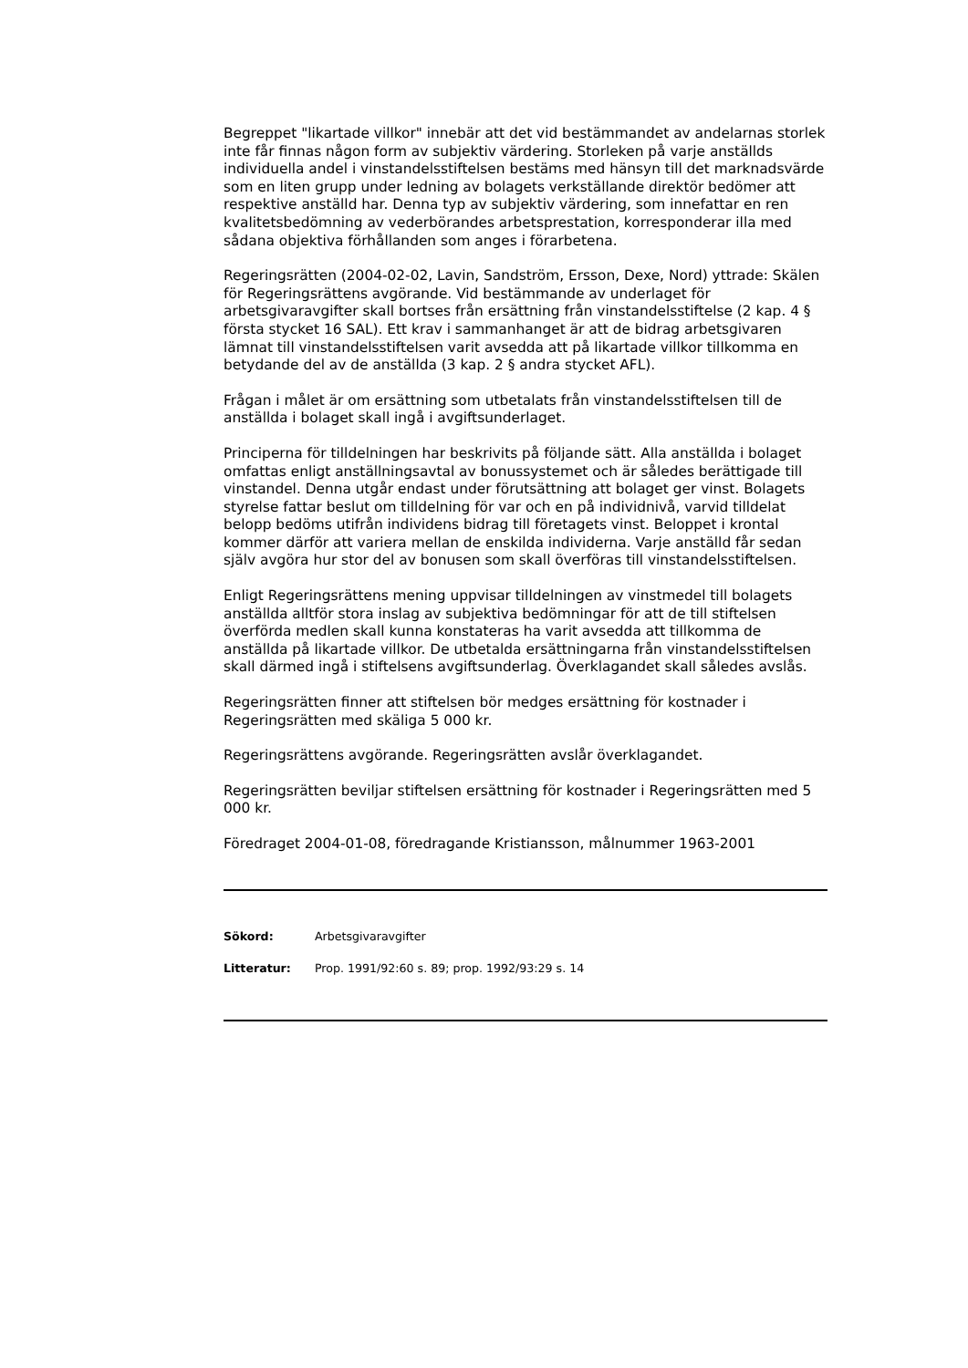Begreppet "likartade villkor" innebär att det vid bestämmandet av andelarnas storlek inte får finnas någon form av subjektiv värdering. Storleken på varje anställds individuella andel i vinstandelsstiftelsen bestäms med hänsyn till det marknadsvärde som en liten grupp under ledning av bolagets verkställande direktör bedömer att respektive anställd har. Denna typ av subjektiv värdering, som innefattar en ren kvalitetsbedömning av vederbörandes arbetsprestation, korresponderar illa med sådana objektiva förhållanden som anges i förarbetena.
Regeringsrätten (2004-02-02, Lavin, Sandström, Ersson, Dexe, Nord) yttrade: Skälen för Regeringsrättens avgörande. Vid bestämmande av underlaget för arbetsgivaravgifter skall bortses från ersättning från vinstandelsstiftelse (2 kap. 4 § första stycket 16 SAL). Ett krav i sammanhanget är att de bidrag arbetsgivaren lämnat till vinstandelsstiftelsen varit avsedda att på likartade villkor tillkomma en betydande del av de anställda (3 kap. 2 § andra stycket AFL).
Frågan i målet är om ersättning som utbetalats från vinstandelsstiftelsen till de anställda i bolaget skall ingå i avgiftsunderlaget.
Principerna för tilldelningen har beskrivits på följande sätt. Alla anställda i bolaget omfattas enligt anställningsavtal av bonussystemet och är således berättigade till vinstandel. Denna utgår endast under förutsättning att bolaget ger vinst. Bolagets styrelse fattar beslut om tilldelning för var och en på individnivå, varvid tilldelat belopp bedöms utifrån individens bidrag till företagets vinst. Beloppet i krontal kommer därför att variera mellan de enskilda individerna. Varje anställd får sedan själv avgöra hur stor del av bonusen som skall överföras till vinstandelsstiftelsen.
Enligt Regeringsrättens mening uppvisar tilldelningen av vinstmedel till bolagets anställda alltför stora inslag av subjektiva bedömningar för att de till stiftelsen överförda medlen skall kunna konstateras ha varit avsedda att tillkomma de anställda på likartade villkor. De utbetalda ersättningarna från vinstandelsstiftelsen skall därmed ingå i stiftelsens avgiftsunderlag. Överklagandet skall således avslås.
Regeringsrätten finner att stiftelsen bör medges ersättning för kostnader i Regeringsrätten med skäliga 5 000 kr.
Regeringsrättens avgörande. Regeringsrätten avslår överklagandet.
Regeringsrätten beviljar stiftelsen ersättning för kostnader i Regeringsrätten med 5 000 kr.
Föredraget 2004-01-08, föredragande Kristiansson, målnummer 1963-2001
Sökord: Arbetsgivaravgifter
Litteratur: Prop. 1991/92:60 s. 89; prop. 1992/93:29 s. 14